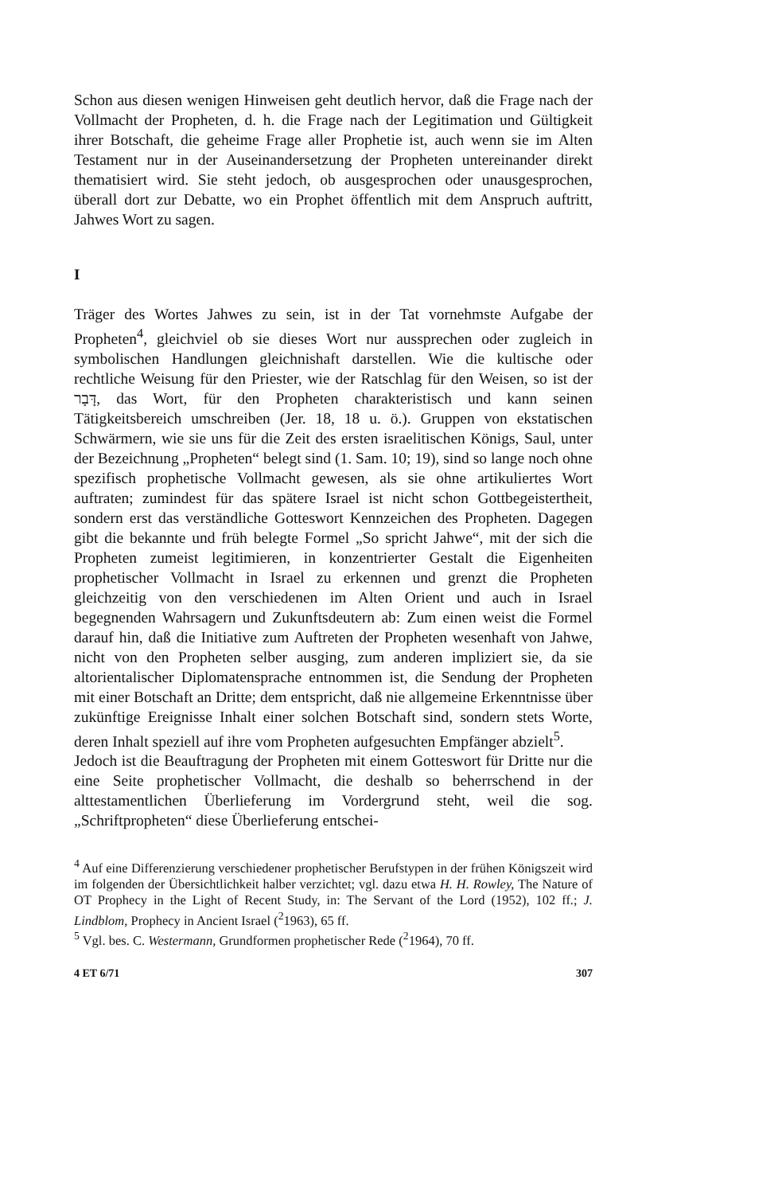Schon aus diesen wenigen Hinweisen geht deutlich hervor, daß die Frage nach der Vollmacht der Propheten, d. h. die Frage nach der Legitimation und Gültigkeit ihrer Botschaft, die geheime Frage aller Prophetie ist, auch wenn sie im Alten Testament nur in der Auseinandersetzung der Propheten untereinander direkt thematisiert wird. Sie steht jedoch, ob ausgesprochen oder unausgesprochen, überall dort zur Debatte, wo ein Prophet öffentlich mit dem Anspruch auftritt, Jahwes Wort zu sagen.
I
Träger des Wortes Jahwes zu sein, ist in der Tat vornehmste Aufgabe der Propheten<sup>4</sup>, gleichviel ob sie dieses Wort nur aussprechen oder zugleich in symbolischen Handlungen gleichnishaft darstellen. Wie die kultische oder rechtliche Weisung für den Priester, wie der Ratschlag für den Weisen, so ist der דָּבָר, das Wort, für den Propheten charakteristisch und kann seinen Tätigkeitsbereich umschreiben (Jer. 18, 18 u. ö.). Gruppen von ekstatischen Schwärmern, wie sie uns für die Zeit des ersten israelitischen Königs, Saul, unter der Bezeichnung „Propheten“ belegt sind (1. Sam. 10; 19), sind so lange noch ohne spezifisch prophetische Vollmacht gewesen, als sie ohne artikuliertes Wort auftraten; zumindest für das spätere Israel ist nicht schon Gottbegeistertheit, sondern erst das verständliche Gotteswort Kennzeichen des Propheten. Dagegen gibt die bekannte und früh belegte Formel „So spricht Jahwe“, mit der sich die Propheten zumeist legitimieren, in konzentrierter Gestalt die Eigenheiten prophetischer Vollmacht in Israel zu erkennen und grenzt die Propheten gleichzeitig von den verschiedenen im Alten Orient und auch in Israel begegnenden Wahrsagern und Zukunftsdeutern ab: Zum einen weist die Formel darauf hin, daß die Initiative zum Auftreten der Propheten wesenhaft von Jahwe, nicht von den Propheten selber ausging, zum anderen impliziert sie, da sie altorientalischer Diplomatensprache entnommen ist, die Sendung der Propheten mit einer Botschaft an Dritte; dem entspricht, daß nie allgemeine Erkenntnisse über zukünftige Ereignisse Inhalt einer solchen Botschaft sind, sondern stets Worte, deren Inhalt speziell auf ihre vom Propheten aufgesuchten Empfänger abzielt<sup>5</sup>.
Jedoch ist die Beauftragung der Propheten mit einem Gotteswort für Dritte nur die eine Seite prophetischer Vollmacht, die deshalb so beherrschend in der alttestamentlichen Überlieferung im Vordergrund steht, weil die sog. „Schriftpropheten“ diese Überlieferung entschei-
<sup>4</sup> Auf eine Differenzierung verschiedener prophetischer Berufstypen in der frühen Königszeit wird im folgenden der Übersichtlichkeit halber verzichtet; vgl. dazu etwa H. H. Rowley, The Nature of OT Prophecy in the Light of Recent Study, in: The Servant of the Lord (1952), 102 ff.; J. Lindblom, Prophecy in Ancient Israel (<sup>2</sup>1963), 65 ff.
<sup>5</sup> Vgl. bes. C. Westermann, Grundformen prophetischer Rede (<sup>2</sup>1964), 70 ff.
4 ET 6/71 307